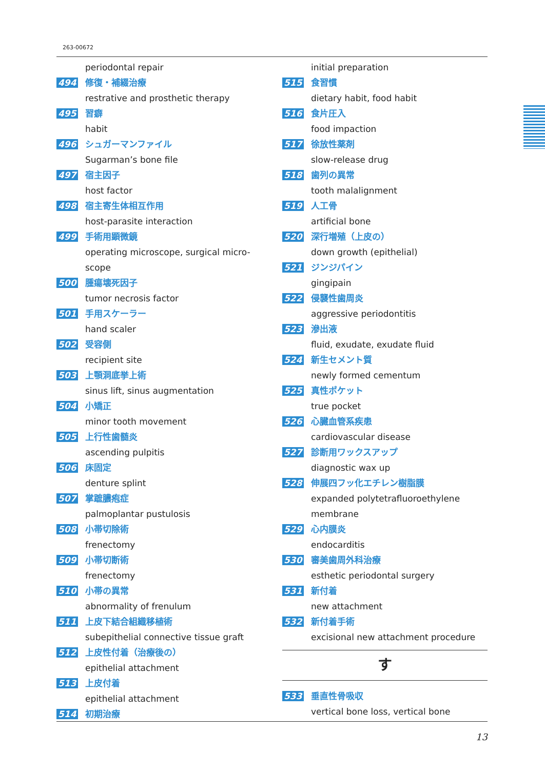263-00672
periodontal repair
494 修復・補綴治療
restrative and prosthetic therapy
495 習癖
habit
496 シュガーマンファイル
Sugarman’s bone file
497 宿主因子
host factor
498 宿主寄生体相互作用
host-parasite interaction
499 手術用顕微鏡
operating microscope, surgical micro-
scope
500 腫瘍壊死因子
tumor necrosis factor
501 手用スケーラー
hand scaler
502 受容側
recipient site
503 上顎洞底挙上術
sinus lift, sinus augmentation
504 小矯正
minor tooth movement
505 上行性歯髄炎
ascending pulpitis
506 床固定
denture splint
507 掌蹠膿疱症
palmoplantar pustulosis
508 小帯切除術
frenectomy
509 小帯切断術
frenectomy
510 小帯の異常
abnormality of frenulum
511 上皮下結合組織移植術
subepithelial connective tissue graft
512 上皮性付着（治療後の）
epithelial attachment
513 上皮付着
epithelial attachment
514 初期治療
initial preparation
515 食習慣
dietary habit, food habit
516 食片圧入
food impaction
517 徐放性薬剤
slow-release drug
518 歯列の異常
tooth malalignment
519 人工骨
artificial bone
520 深行増殖（上皮の）
down growth (epithelial)
521 ジンジパイン
gingipain
522 侵襲性歯周炎
aggressive periodontitis
523 滲出液
fluid, exudate, exudate fluid
524 新生セメント質
newly formed cementum
525 真性ポケット
true pocket
526 心臓血管系疾患
cardiovascular disease
527 診断用ワックスアップ
diagnostic wax up
528 伸展四フッ化エチレン樹脂膜
expanded polytetrafluoroethylene
membrane
529 心内膜炎
endocarditis
530 審美歯周外科治療
esthetic periodontal surgery
531 新付着
new attachment
532 新付着手術
excisional new attachment procedure
す
533 垂直性骨吸収
vertical bone loss, vertical bone
13